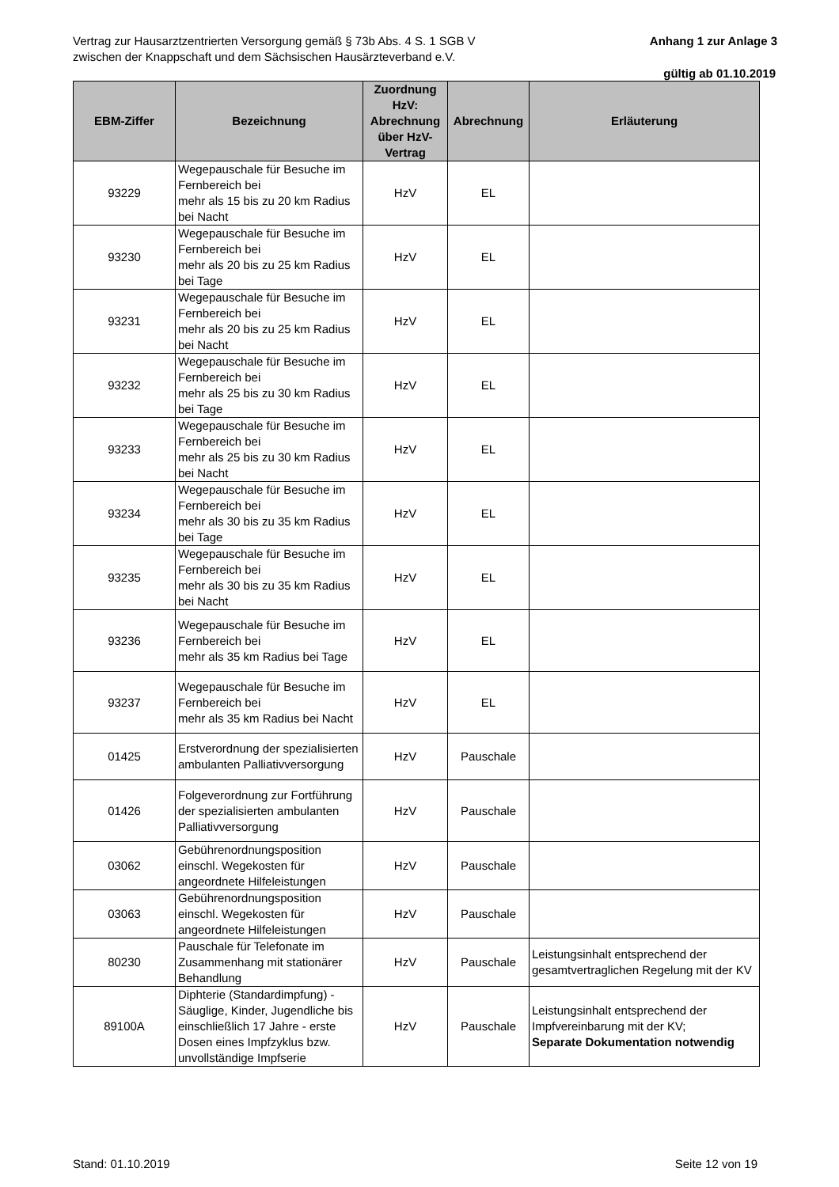Anhang 1 zur Anlage 3 Vertrag zur Hausarztzentrierten Versorgung gemäß § 73b Abs. 4 S. 1 SGB V
zwischen der Knappschaft und dem Sächsischen Hausärzteverband e.V.
gültig ab 01.10.2019
| EBM-Ziffer | Bezeichnung | Zuordnung HzV: Abrechnung über HzV-Vertrag | Abrechnung | Erläuterung |
| --- | --- | --- | --- | --- |
| 93229 | Wegepauschale für Besuche im Fernbereich bei mehr als 15 bis zu 20 km Radius bei Nacht | HzV | EL | |
| 93230 | Wegepauschale für Besuche im Fernbereich bei mehr als 20 bis zu 25 km Radius bei Tage | HzV | EL | |
| 93231 | Wegepauschale für Besuche im Fernbereich bei mehr als 20 bis zu 25 km Radius bei Nacht | HzV | EL | |
| 93232 | Wegepauschale für Besuche im Fernbereich bei mehr als 25 bis zu 30 km Radius bei Tage | HzV | EL | |
| 93233 | Wegepauschale für Besuche im Fernbereich bei mehr als 25 bis zu 30 km Radius bei Nacht | HzV | EL | |
| 93234 | Wegepauschale für Besuche im Fernbereich bei mehr als 30 bis zu 35 km Radius bei Tage | HzV | EL | |
| 93235 | Wegepauschale für Besuche im Fernbereich bei mehr als 30 bis zu 35 km Radius bei Nacht | HzV | EL | |
| 93236 | Wegepauschale für Besuche im Fernbereich bei mehr als 35 km Radius bei Tage | HzV | EL | |
| 93237 | Wegepauschale für Besuche im Fernbereich bei mehr als 35 km Radius bei Nacht | HzV | EL | |
| 01425 | Erstverordnung der spezialisierten ambulanten Palliativversorgung | HzV | Pauschale | |
| 01426 | Folgeverordnung zur Fortführung der spezialisierten ambulanten Palliativversorgung | HzV | Pauschale | |
| 03062 | Gebührenordnungsposition einschl. Wegekosten für angeordnete Hilfeleistungen | HzV | Pauschale | |
| 03063 | Gebührenordnungsposition einschl. Wegekosten für angeordnete Hilfeleistungen | HzV | Pauschale | |
| 80230 | Pauschale für Telefonate im Zusammenhang mit stationärer Behandlung | HzV | Pauschale | Leistungsinhalt entsprechend der gesamtvertraglichen Regelung mit der KV |
| 89100A | Diphterie (Standardimpfung) - Säuglige, Kinder, Jugendliche bis einschließlich 17 Jahre - erste Dosen eines Impfzyklus bzw. unvollständige Impfserie | HzV | Pauschale | Leistungsinhalt entsprechend der Impfvereinbarung mit der KV; Separate Dokumentation notwendig |
Stand: 01.10.2019 Seite 12 von 19